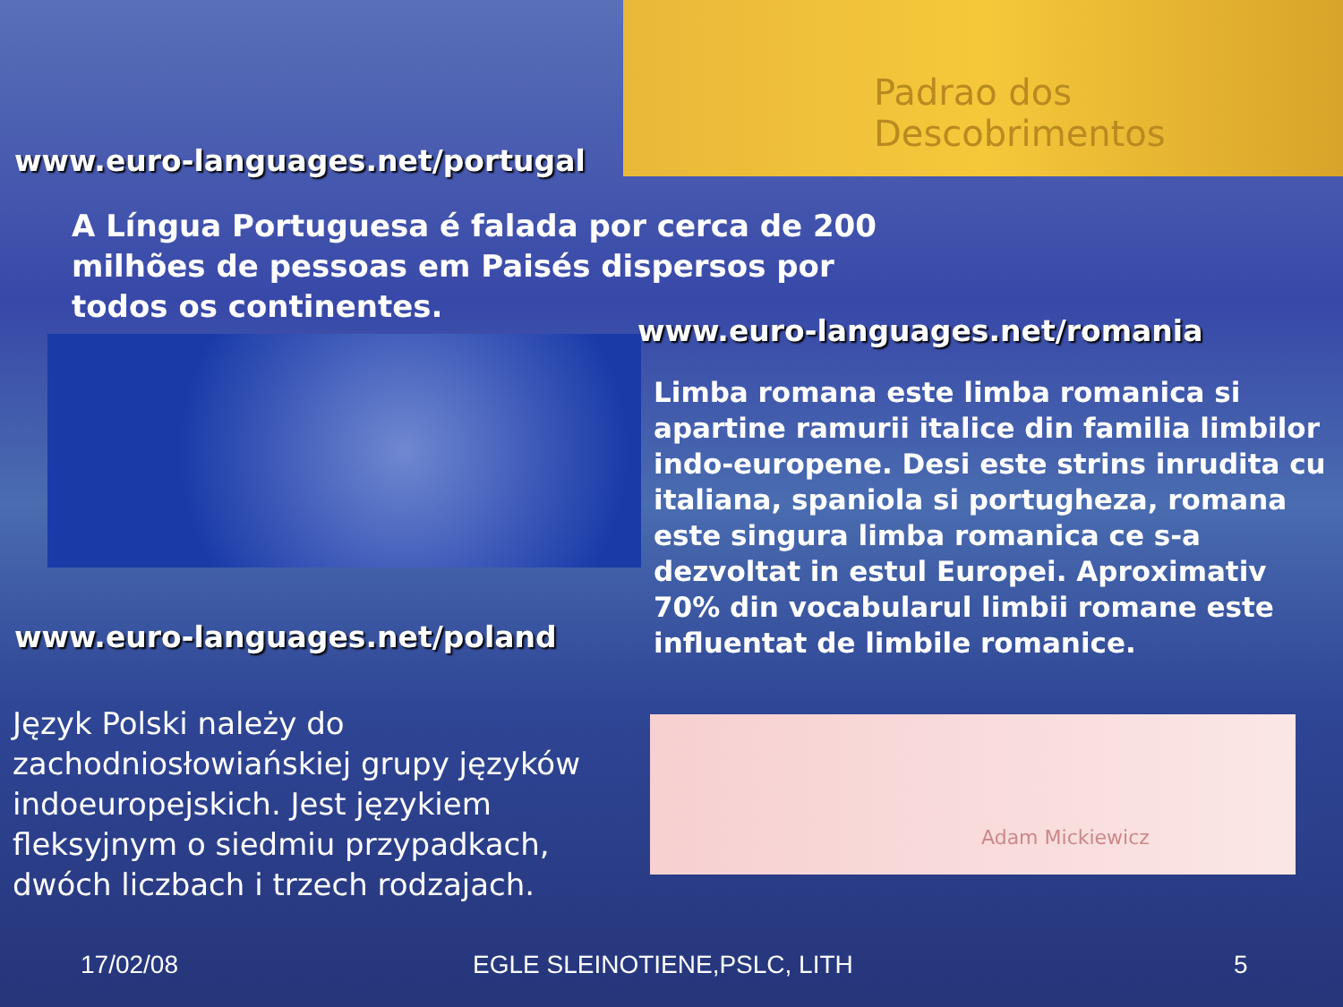Padrao dos Descobrimentos
Adam Mickiewicz
www.euro-languages.net/portugal
A Língua Portuguesa é falada por cerca de 200 milhões de pessoas em Paisés dispersos por todos os continentes.
www.euro-languages.net/romania
Limba romana este limba romanica si apartine ramurii italice din familia limbilor indo-europene. Desi este strins inrudita cu italiana, spaniola si portugheza, romana este singura limba romanica ce s-a dezvoltat in estul Europei. Aproximativ 70% din vocabularul limbii romane este influentat de limbile romanice.
www.euro-languages.net/poland
Język Polski należy do zachodniosłowiańskiej grupy języków indoeuropejskich. Jest językiem fleksyjnym o siedmiu przypadkach, dwóch liczbach i trzech rodzajach.
17/02/08 EGLE SLEINOTIENE,PSLC, LITH 5